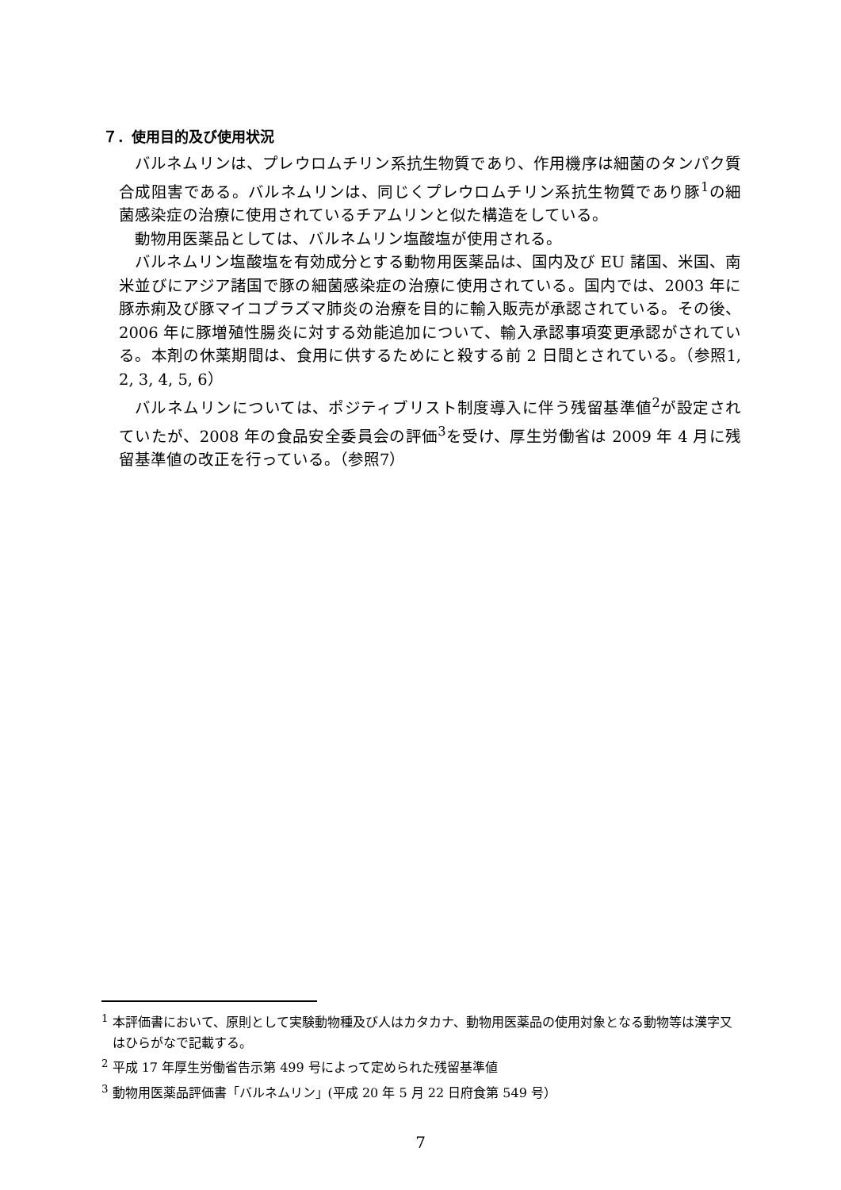７．使用目的及び使用状況
バルネムリンは、プレウロムチリン系抗生物質であり、作用機序は細菌のタンパク質合成阻害である。バルネムリンは、同じくプレウロムチリン系抗生物質であり豚<sup>1</sup>の細菌感染症の治療に使用されているチアムリンと似た構造をしている。
動物用医薬品としては、バルネムリン塩酸塩が使用される。
バルネムリン塩酸塩を有効成分とする動物用医薬品は、国内及び EU 諸国、米国、南米並びにアジア諸国で豚の細菌感染症の治療に使用されている。国内では、2003 年に豚赤痢及び豚マイコプラズマ肺炎の治療を目的に輸入販売が承認されている。その後、2006 年に豚増殖性腸炎に対する効能追加について、輸入承認事項変更承認がされている。本剤の休薬期間は、食用に供するためにと殺する前 2 日間とされている。（参照1, 2, 3, 4, 5, 6）
バルネムリンについては、ポジティブリスト制度導入に伴う残留基準値<sup>2</sup>が設定されていたが、2008 年の食品安全委員会の評価<sup>3</sup>を受け、厚生労働省は 2009 年 4 月に残留基準値の改正を行っている。（参照7）
<sup>1</sup> 本評価書において、原則として実験動物種及び人はカタカナ、動物用医薬品の使用対象となる動物等は漢字又はひらがなで記載する。
<sup>2</sup> 平成 17 年厚生労働省告示第 499 号によって定められた残留基準値
<sup>3</sup> 動物用医薬品評価書「バルネムリン」(平成 20 年 5 月 22 日府食第 549 号）
7